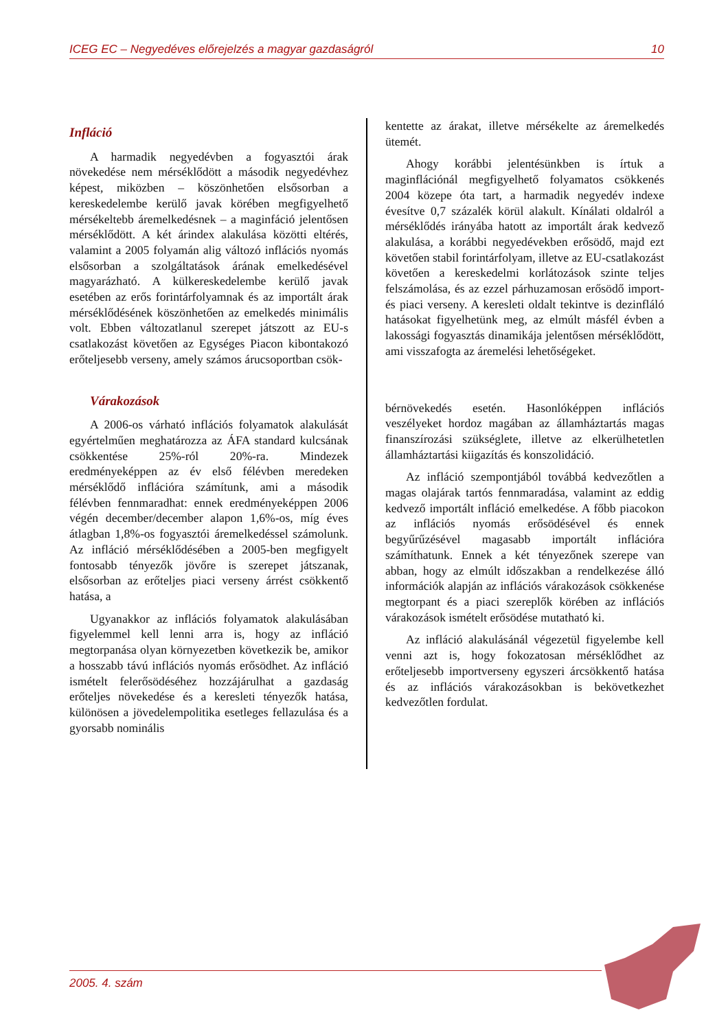ICEG EC – Negyedéves előrejelzés a magyar gazdaságról 10
Infláció
A harmadik negyedévben a fogyasztói árak növekedése nem mérséklődött a második negyedévhez képest, miközben – köszönhetően elsősorban a kereskedelembe kerülő javak körében megfigyelhető mérsékeltebb áremelkedésnek – a maginfáció jelentősen mérséklődött. A két árindex alakulása közötti eltérés, valamint a 2005 folyamán alig változó inflációs nyomás elsősorban a szolgáltatások árának emelkedésével magyarázható. A külkereskedelembe kerülő javak esetében az erős forintárfolyamnak és az importált árak mérséklődésének köszönhetően az emelkedés minimális volt. Ebben változatlanul szerepet játszott az EU-s csatlakozást követően az Egységes Piacon kibontakozó erőteljesebb verseny, amely számos árucsoportban csök-
Várakozások
A 2006-os várható inflációs folyamatok alakulását egyértelműen meghatározza az ÁFA standard kulcsának csökkentése 25%-ról 20%-ra. Mindezek eredményeképpen az év első félévben meredeken mérséklődő inflációra számítunk, ami a második félévben fennmaradhat: ennek eredményeképpen 2006 végén december/december alapon 1,6%-os, míg éves átlagban 1,8%-os fogyasztói áremelkedéssel számolunk. Az infláció mérséklődésében a 2005-ben megfigyelt fontosabb tényezők jövőre is szerepet játszanak, elsősorban az erőteljes piaci verseny árrést csökkentő hatása, a
Ugyanakkor az inflációs folyamatok alakulásában figyelemmel kell lenni arra is, hogy az infláció megtorpanása olyan környezetben következik be, amikor a hosszabb távú inflációs nyomás erősödhet. Az infláció ismételt felerősödéséhez hozzájárulhat a gazdaság erőteljes növekedése és a keresleti tényezők hatása, különösen a jövedelempolitika esetleges fellazulása és a gyorsabb nominális
kentette az árakat, illetve mérsékelte az áremelkedés ütemét.
Ahogy korábbi jelentésünkben is írtuk a maginflációnál megfigyelhető folyamatos csökkenés 2004 közepe óta tart, a harmadik negyedév indexe évesítve 0,7 százalék körül alakult. Kínálati oldalról a mérséklődés irányába hatott az importált árak kedvező alakulása, a korábbi negyedévekben erősödő, majd ezt követően stabil forintárfolyam, illetve az EU-csatlakozást követően a kereskedelmi korlátozások szinte teljes felszámolása, és az ezzel párhuzamosan erősödő import- és piaci verseny. A keresleti oldalt tekintve is dezinfláló hatásokat figyelhetünk meg, az elmúlt másfél évben a lakossági fogyasztás dinamikája jelentősen mérséklődött, ami visszafogta az áremelési lehetőségeket.
bérnövekedés esetén. Hasonlóképpen inflációs veszélyeket hordoz magában az államháztartás magas finanszírozási szükséglete, illetve az elkerülhetetlen államháztartási kiigazítás és konszolidáció.
Az infláció szempontjából továbbá kedvezőtlen a magas olajárak tartós fennmaradása, valamint az eddig kedvező importált infláció emelkedése. A főbb piacokon az inflációs nyomás erősödésével és ennek begyűrűzésével magasabb importált inflációra számíthatunk. Ennek a két tényezőnek szerepe van abban, hogy az elmúlt időszakban a rendelkezése álló információk alapján az inflációs várakozások csökkenése megtorpant és a piaci szereplők körében az inflációs várakozások ismételt erősödése mutatható ki.
Az infláció alakulásánál végezetül figyelembe kell venni azt is, hogy fokozatosan mérséklődhet az erőteljesebb importverseny egyszeri árcsökkentő hatása és az inflációs várakozásokban is bekövetkezhet kedvezőtlen fordulat.
2005. 4. szám